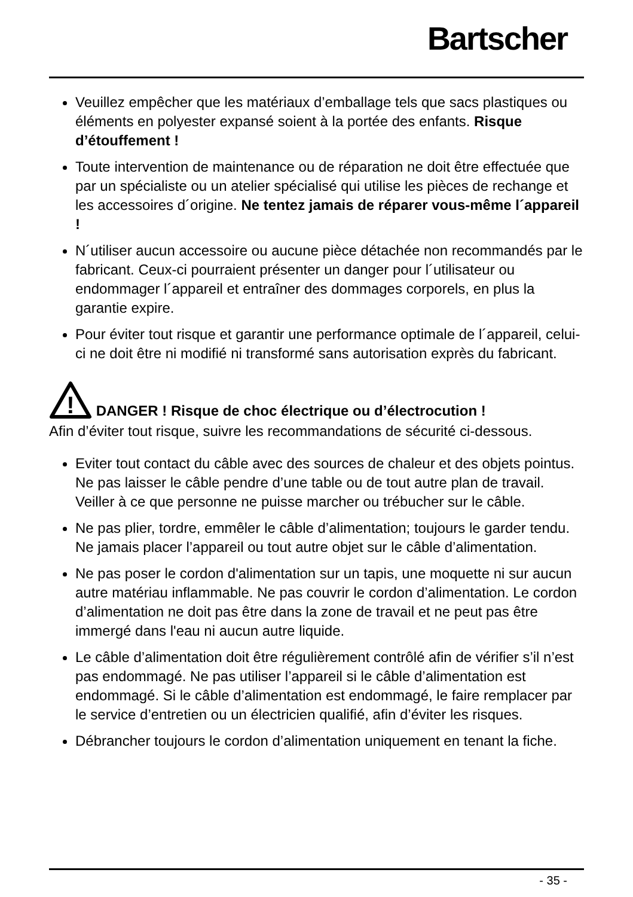Bartscher
Veuillez empêcher que les matériaux d’emballage tels que sacs plastiques ou éléments en polyester expansé soient à la portée des enfants. Risque d’étouffement !
Toute intervention de maintenance ou de réparation ne doit être effectuée que par un spécialiste ou un atelier spécialisé qui utilise les pièces de rechange et les accessoires d´origine. Ne tentez jamais de réparer vous-même l´appareil !
N´utiliser aucun accessoire ou aucune pièce détachée non recommandés par le fabricant. Ceux-ci pourraient présenter un danger pour l´utilisateur ou endommager l´appareil et entraîner des dommages corporels, en plus la garantie expire.
Pour éviter tout risque et garantir une performance optimale de l´appareil, celui-ci ne doit être ni modifié ni transformé sans autorisation exprès du fabricant.
!
DANGER ! Risque de choc électrique ou d’électrocution !
Afin d’éviter tout risque, suivre les recommandations de sécurité ci-dessous.
Eviter tout contact du câble avec des sources de chaleur et des objets pointus. Ne pas laisser le câble pendre d’une table ou de tout autre plan de travail. Veiller à ce que personne ne puisse marcher ou trébucher sur le câble.
Ne pas plier, tordre, emmêler le câble d’alimentation; toujours le garder tendu. Ne jamais placer l’appareil ou tout autre objet sur le câble d’alimentation.
Ne pas poser le cordon d'alimentation sur un tapis, une moquette ni sur aucun autre matériau inflammable. Ne pas couvrir le cordon d’alimentation. Le cordon d’alimentation ne doit pas être dans la zone de travail et ne peut pas être immergé dans l'eau ni aucun autre liquide.
Le câble d’alimentation doit être régulièrement contrôlé afin de vérifier s’il n’est pas endommagé. Ne pas utiliser l’appareil si le câble d’alimentation est endommagé. Si le câble d’alimentation est endommagé, le faire remplacer par le service d’entretien ou un électricien qualifié, afin d’éviter les risques.
Débrancher toujours le cordon d’alimentation uniquement en tenant la fiche.
- 35 -